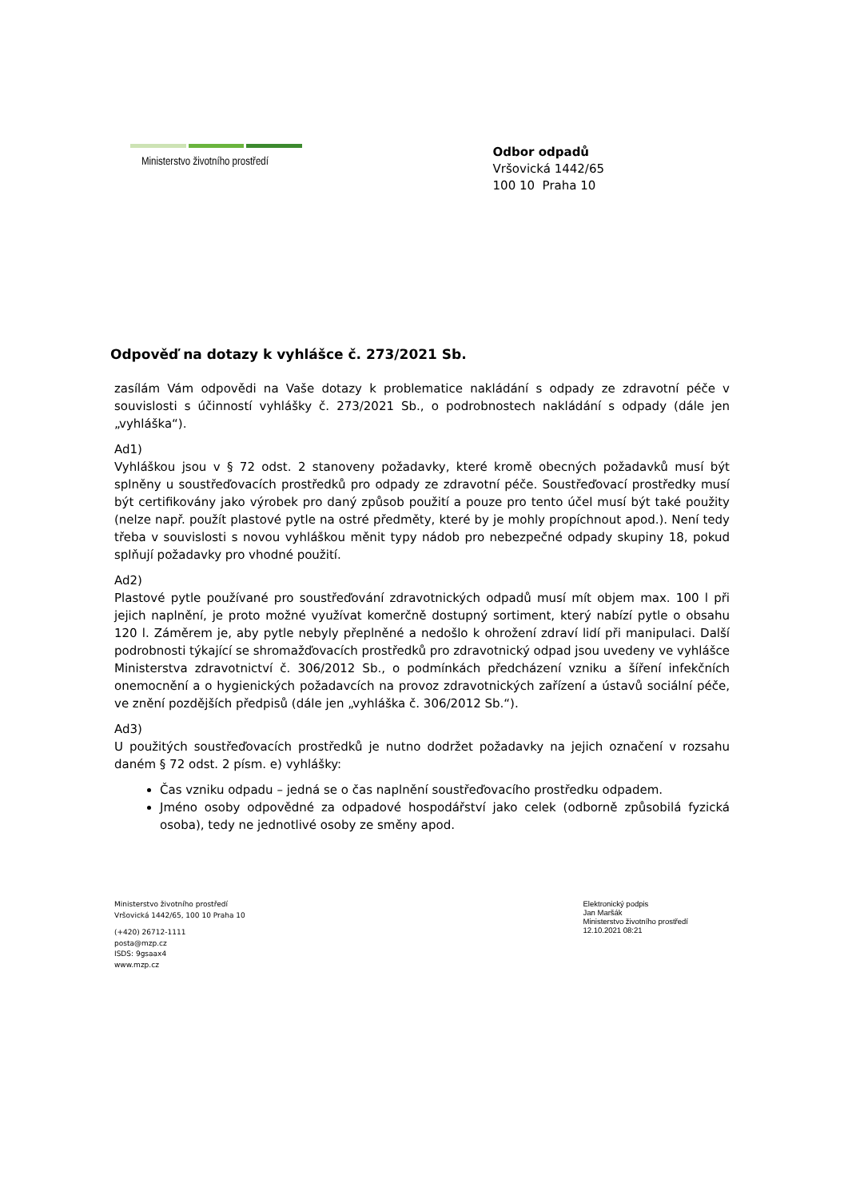Ministerstvo životního prostředí
Odbor odpadů
Vršovická 1442/65
100 10 Praha 10
Odpověď na dotazy k vyhlášce č. 273/2021 Sb.
zasílám Vám odpovědi na Vaše dotazy k problematice nakládání s odpady ze zdravotní péče v souvislosti s účinností vyhlášky č. 273/2021 Sb., o podrobnostech nakládání s odpady (dále jen „vyhláška“).
Ad1)
Vyhláškou jsou v § 72 odst. 2 stanoveny požadavky, které kromě obecných požadavků musí být splněny u soustřeďovacích prostředků pro odpady ze zdravotní péče. Soustřeďovací prostředky musí být certifikovány jako výrobek pro daný způsob použití a pouze pro tento účel musí být také použity (nelze např. použít plastové pytle na ostré předměty, které by je mohly propíchnout apod.). Není tedy třeba v souvislosti s novou vyhláškou měnit typy nádob pro nebezpečné odpady skupiny 18, pokud splňují požadavky pro vhodné použití.
Ad2)
Plastové pytle používané pro soustřeďování zdravotnických odpadů musí mít objem max. 100 l při jejich naplnění, je proto možné využívat komerčně dostupný sortiment, který nabízí pytle o obsahu 120 l. Záměrem je, aby pytle nebyly přeplněné a nedošlo k ohrožení zdraví lidí při manipulaci. Další podrobnosti týkající se shromažďovacích prostředků pro zdravotnický odpad jsou uvedeny ve vyhlášce Ministerstva zdravotnictví č. 306/2012 Sb., o podmínkách předcházení vzniku a šíření infekčních onemocnění a o hygienických požadavcích na provoz zdravotnických zařízení a ústavů sociální péče, ve znění pozdějších předpisů (dále jen „vyhláška č. 306/2012 Sb.“).
Ad3)
U použitých soustřeďovacích prostředků je nutno dodržet požadavky na jejich označení v rozsahu daném § 72 odst. 2 písm. e) vyhlášky:
Čas vzniku odpadu – jedná se o čas naplnění soustřeďovacího prostředku odpadem.
Jméno osoby odpovědné za odpadové hospodářství jako celek (odborně způsobilá fyzická osoba), tedy ne jednotlivé osoby ze směny apod.
Ministerstvo životního prostředí
Vršovická 1442/65, 100 10 Praha 10
(+420) 26712-1111
posta@mzp.cz
ISDS: 9gsaax4
www.mzp.cz
Elektronický podpis
Jan Maršák
Ministerstvo životního prostředí
12.10.2021 08:21